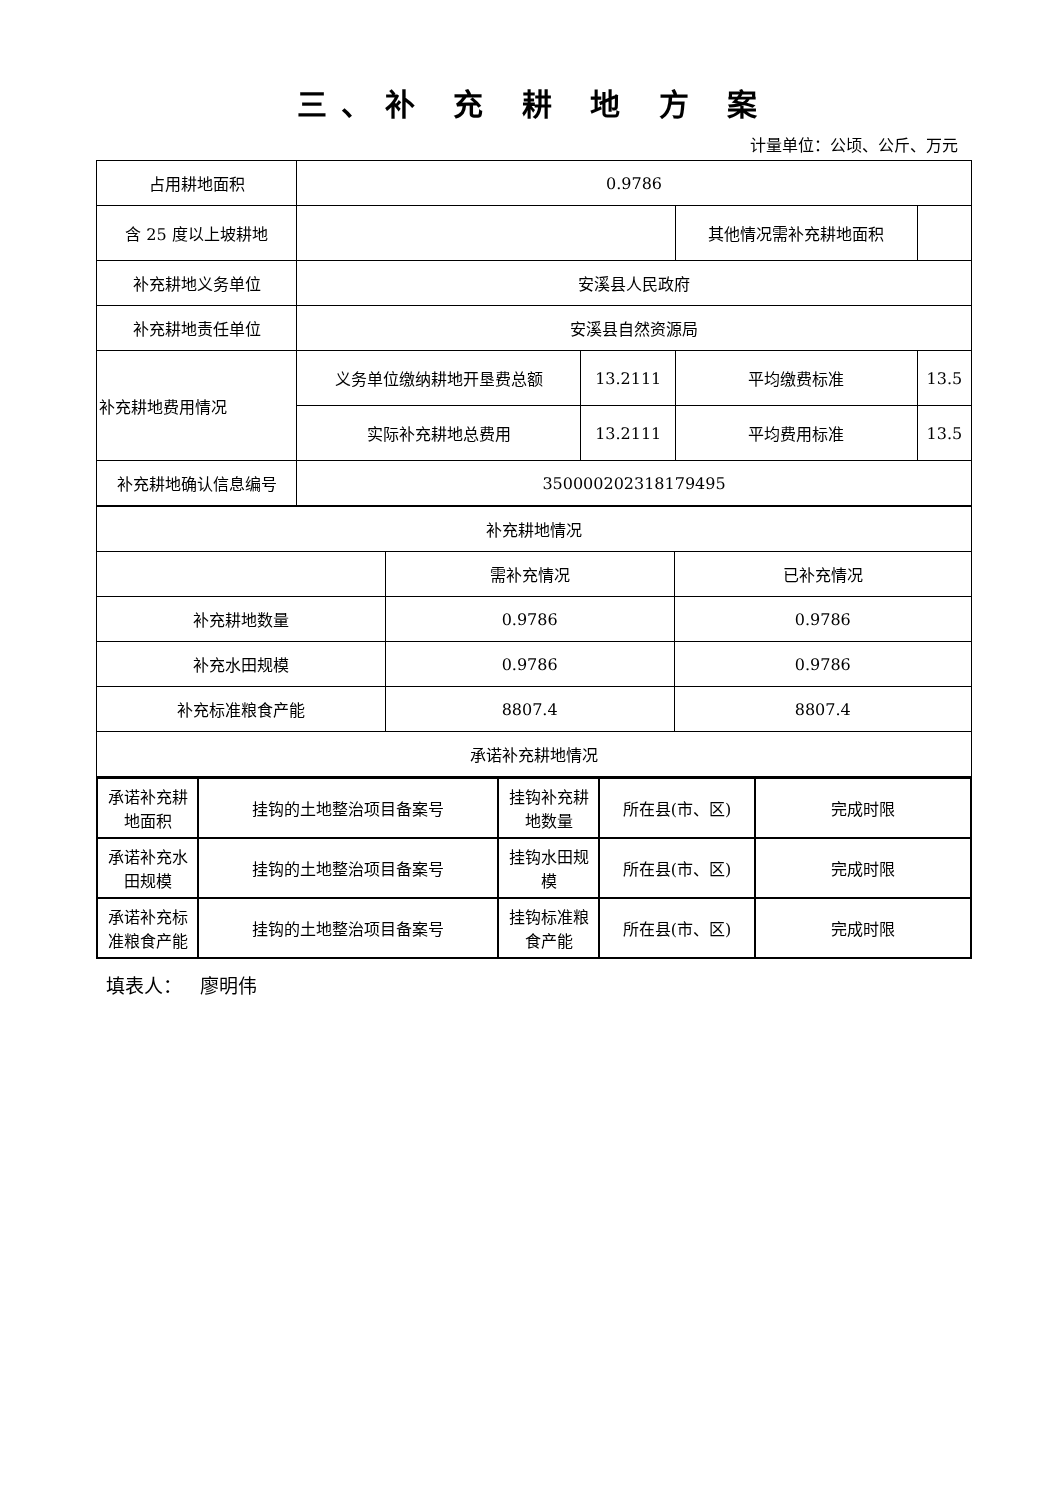三、补 充 耕 地 方 案
计量单位：公顷、公斤、万元
| 占用耕地面积 | 0.9786 | | | |
| 含 25 度以上坡耕地 | | | 其他情况需补充耕地面积 | |
| 补充耕地义务单位 | 安溪县人民政府 | | | |
| 补充耕地责任单位 | 安溪县自然资源局 | | | |
| 补充耕地费用情况 | 义务单位缴纳耕地开垦费总额 | 13.2111 | 平均缴费标准 | 13.5 |
| | 实际补充耕地总费用 | 13.2111 | 平均费用标准 | 13.5 |
| 补充耕地确认信息编号 | 350000202318179495 | | | |
| 补充耕地情况 | | |
| | 需补充情况 | 已补充情况 |
| 补充耕地数量 | 0.9786 | 0.9786 |
| 补充水田规模 | 0.9786 | 0.9786 |
| 补充标准粮食产能 | 8807.4 | 8807.4 |
| 承诺补充耕地情况 | | |
| 承诺补充耕地面积 | 挂钩的土地整治项目备案号 | 挂钩补充耕地数量 | 所在县(市、区) | 完成时限 |
| 承诺补充水田规模 | 挂钩的土地整治项目备案号 | 挂钩水田规模 | 所在县(市、区) | 完成时限 |
| 承诺补充标准粮食产能 | 挂钩的土地整治项目备案号 | 挂钩标准粮食产能 | 所在县(市、区) | 完成时限 |
填表人： 廖明伟